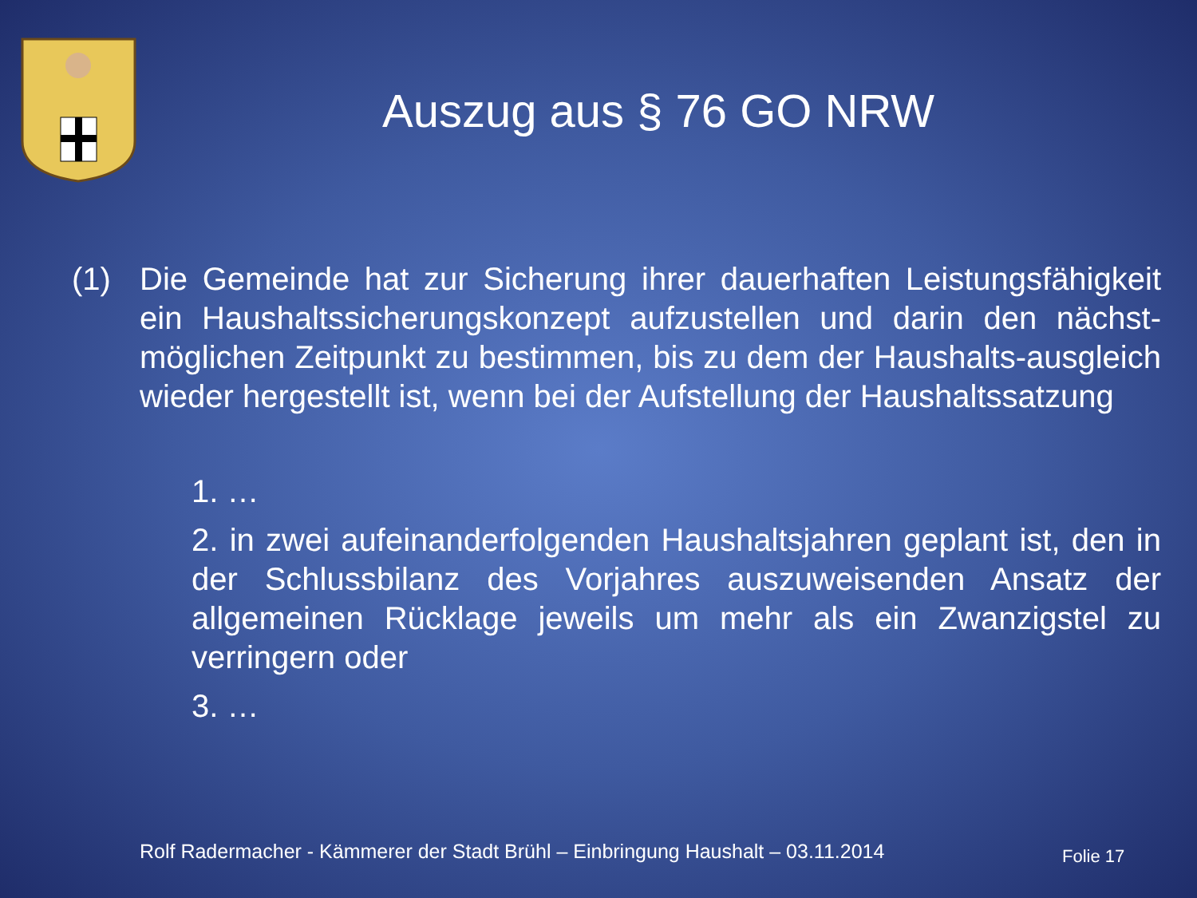Auszug aus § 76 GO NRW
(1) Die Gemeinde hat zur Sicherung ihrer dauerhaften Leistungsfähigkeit ein Haushaltssicherungskonzept aufzustellen und darin den nächst-möglichen Zeitpunkt zu bestimmen, bis zu dem der Haushalts-ausgleich wieder hergestellt ist, wenn bei der Aufstellung der Haushaltssatzung
1. …
2. in zwei aufeinanderfolgenden Haushaltsjahren geplant ist, den in der Schlussbilanz des Vorjahres auszuweisenden Ansatz der allgemeinen Rücklage jeweils um mehr als ein Zwanzigstel zu verringern oder
3. …
Rolf Radermacher - Kämmerer der Stadt Brühl – Einbringung Haushalt – 03.11.2014
Folie 17